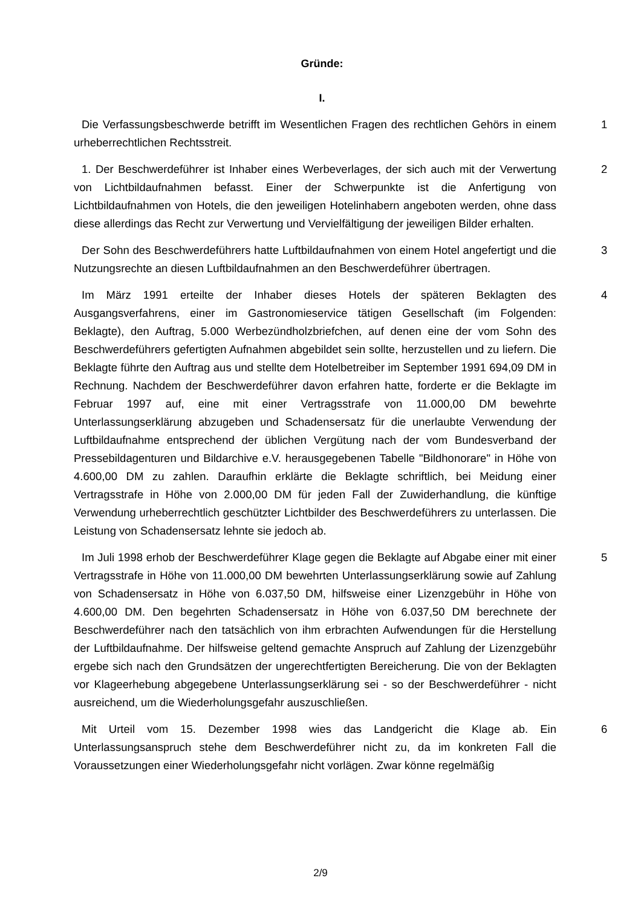Gründe:
I.
Die Verfassungsbeschwerde betrifft im Wesentlichen Fragen des rechtlichen Gehörs in einem urheberrechtlichen Rechtsstreit.
1
1. Der Beschwerdeführer ist Inhaber eines Werbeverlages, der sich auch mit der Verwertung von Lichtbildaufnahmen befasst. Einer der Schwerpunkte ist die Anfertigung von Lichtbildaufnahmen von Hotels, die den jeweiligen Hotelinhabern angeboten werden, ohne dass diese allerdings das Recht zur Verwertung und Vervielfältigung der jeweiligen Bilder erhalten.
2
Der Sohn des Beschwerdeführers hatte Luftbildaufnahmen von einem Hotel angefertigt und die Nutzungsrechte an diesen Luftbildaufnahmen an den Beschwerdeführer übertragen.
3
Im März 1991 erteilte der Inhaber dieses Hotels der späteren Beklagten des Ausgangsverfahrens, einer im Gastronomieservice tätigen Gesellschaft (im Folgenden: Beklagte), den Auftrag, 5.000 Werbezündholzbriefchen, auf denen eine der vom Sohn des Beschwerdeführers gefertigten Aufnahmen abgebildet sein sollte, herzustellen und zu liefern. Die Beklagte führte den Auftrag aus und stellte dem Hotelbetreiber im September 1991 694,09 DM in Rechnung. Nachdem der Beschwerdeführer davon erfahren hatte, forderte er die Beklagte im Februar 1997 auf, eine mit einer Vertragsstrafe von 11.000,00 DM bewehrte Unterlassungserklärung abzugeben und Schadensersatz für die unerlaubte Verwendung der Luftbildaufnahme entsprechend der üblichen Vergütung nach der vom Bundesverband der Pressebildagenturen und Bildarchive e.V. herausgegebenen Tabelle "Bildhonorare" in Höhe von 4.600,00 DM zu zahlen. Daraufhin erklärte die Beklagte schriftlich, bei Meidung einer Vertragsstrafe in Höhe von 2.000,00 DM für jeden Fall der Zuwiderhandlung, die künftige Verwendung urheberrechtlich geschützter Lichtbilder des Beschwerdeführers zu unterlassen. Die Leistung von Schadensersatz lehnte sie jedoch ab.
4
Im Juli 1998 erhob der Beschwerdeführer Klage gegen die Beklagte auf Abgabe einer mit einer Vertragsstrafe in Höhe von 11.000,00 DM bewehrten Unterlassungserklärung sowie auf Zahlung von Schadensersatz in Höhe von 6.037,50 DM, hilfsweise einer Lizenzgebühr in Höhe von 4.600,00 DM. Den begehrten Schadensersatz in Höhe von 6.037,50 DM berechnete der Beschwerdeführer nach den tatsächlich von ihm erbrachten Aufwendungen für die Herstellung der Luftbildaufnahme. Der hilfsweise geltend gemachte Anspruch auf Zahlung der Lizenzgebühr ergebe sich nach den Grundsätzen der ungerechtfertigten Bereicherung. Die von der Beklagten vor Klageerhebung abgegebene Unterlassungserklärung sei - so der Beschwerdeführer - nicht ausreichend, um die Wiederholungsgefahr auszuschließen.
5
Mit Urteil vom 15. Dezember 1998 wies das Landgericht die Klage ab. Ein Unterlassungsanspruch stehe dem Beschwerdeführer nicht zu, da im konkreten Fall die Voraussetzungen einer Wiederholungsgefahr nicht vorlägen. Zwar könne regelmäßig
6
2/9